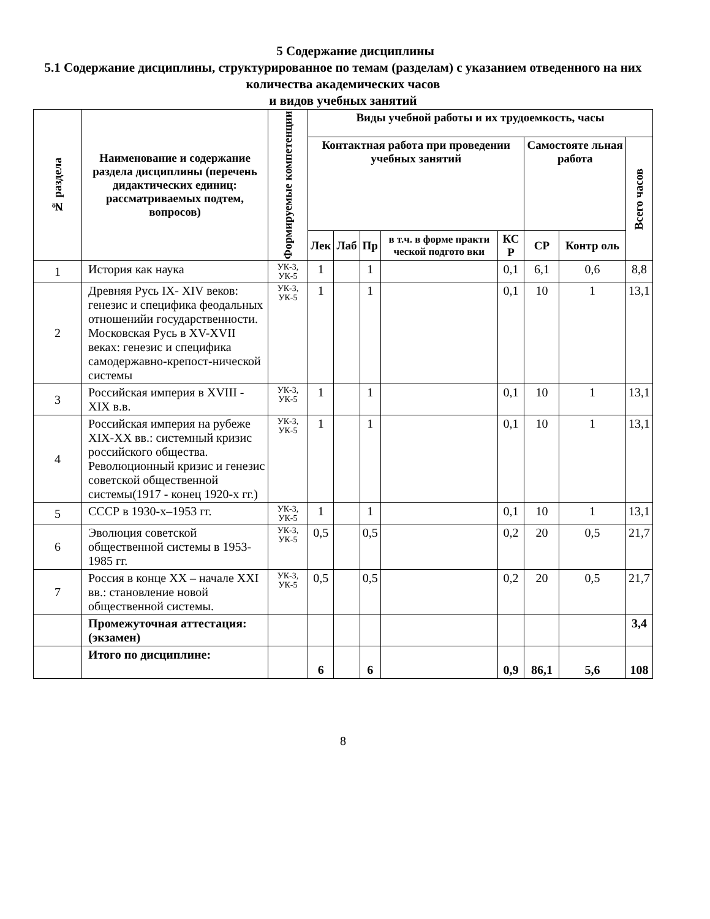5 Содержание дисциплины
5.1 Содержание дисциплины, структурированное по темам (разделам) с указанием отведенного на них количества академических часов
и видов учебных занятий
| № раздела | Наименование и содержание раздела дисциплины (перечень дидактических единиц: рассматриваемых подтем, вопросов) | Формируемые компетенции | Виды учебной работы и их трудоемкость, часы | | | | | | | |
| --- | --- | --- | --- | --- | --- | --- | --- | --- | --- | --- |
| | | | Контактная работа при проведении учебных занятий | | | | | Самостояте льная работа | | Всего часов |
| | | | Лек | Лаб | Пр | в т.ч. в форме практи ческой подгото вки | КС Р | СР | Контр оль | |
| 1 | История как наука | УК-3, УК-5 | 1 | | 1 | | 0,1 | 6,1 | 0,6 | 8,8 |
| 2 | Древняя Русь IX- XIV веков: генезис и специфика феодальных отношенийи государственности. Московская Русь в XV-XVII веках: генезис и специфика самодержавно-крепост-нической системы | УК-3, УК-5 | 1 | | 1 | | 0,1 | 10 | 1 | 13,1 |
| 3 | Российская империя в XVIII - XIX в.в. | УК-3, УК-5 | 1 | | 1 | | 0,1 | 10 | 1 | 13,1 |
| 4 | Российская империя на рубеже XIX-XX вв.: системный кризис российского общества. Революционный кризис и генезис советской общественной системы(1917 - конец 1920-х гг.) | УК-3, УК-5 | 1 | | 1 | | 0,1 | 10 | 1 | 13,1 |
| 5 | СССР в 1930-х–1953 гг. | УК-3, УК-5 | 1 | | 1 | | 0,1 | 10 | 1 | 13,1 |
| 6 | Эволюция советской общественной системы в 1953-1985 гг. | УК-3, УК-5 | 0,5 | | 0,5 | | 0,2 | 20 | 0,5 | 21,7 |
| 7 | Россия в конце XX – начале XXI вв.: становление новой общественной системы. | УК-3, УК-5 | 0,5 | | 0,5 | | 0,2 | 20 | 0,5 | 21,7 |
| | Промежуточная аттестация: (экзамен) | | | | | | | | | 3,4 |
| | Итого по дисциплине: | | 6 | | 6 | | 0,9 | 86,1 | 5,6 | 108 |
8